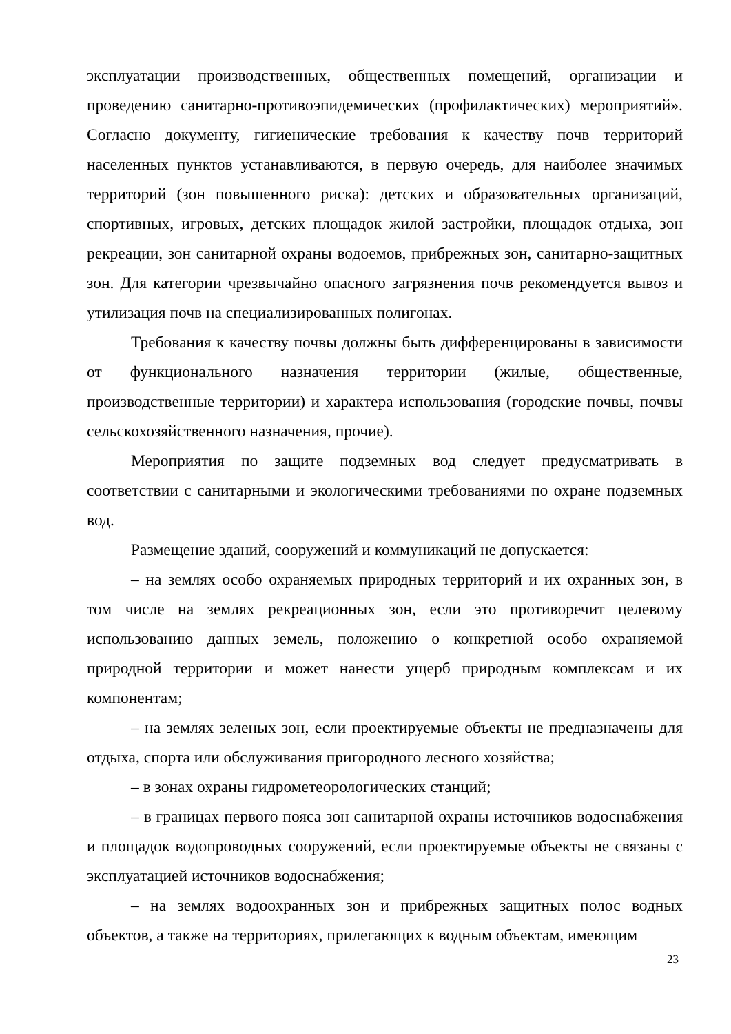эксплуатации производственных, общественных помещений, организации и проведению санитарно-противоэпидемических (профилактических) мероприятий». Согласно документу, гигиенические требования к качеству почв территорий населенных пунктов устанавливаются, в первую очередь, для наиболее значимых территорий (зон повышенного риска): детских и образовательных организаций, спортивных, игровых, детских площадок жилой застройки, площадок отдыха, зон рекреации, зон санитарной охраны водоемов, прибрежных зон, санитарно-защитных зон. Для категории чрезвычайно опасного загрязнения почв рекомендуется вывоз и утилизация почв на специализированных полигонах.
Требования к качеству почвы должны быть дифференцированы в зависимости от функционального назначения территории (жилые, общественные, производственные территории) и характера использования (городские почвы, почвы сельскохозяйственного назначения, прочие).
Мероприятия по защите подземных вод следует предусматривать в соответствии с санитарными и экологическими требованиями по охране подземных вод.
Размещение зданий, сооружений и коммуникаций не допускается:
– на землях особо охраняемых природных территорий и их охранных зон, в том числе на землях рекреационных зон, если это противоречит целевому использованию данных земель, положению о конкретной особо охраняемой природной территории и может нанести ущерб природным комплексам и их компонентам;
– на землях зеленых зон, если проектируемые объекты не предназначены для отдыха, спорта или обслуживания пригородного лесного хозяйства;
– в зонах охраны гидрометеорологических станций;
– в границах первого пояса зон санитарной охраны источников водоснабжения и площадок водопроводных сооружений, если проектируемые объекты не связаны с эксплуатацией источников водоснабжения;
– на землях водоохранных зон и прибрежных защитных полос водных объектов, а также на территориях, прилегающих к водным объектам, имеющим
23